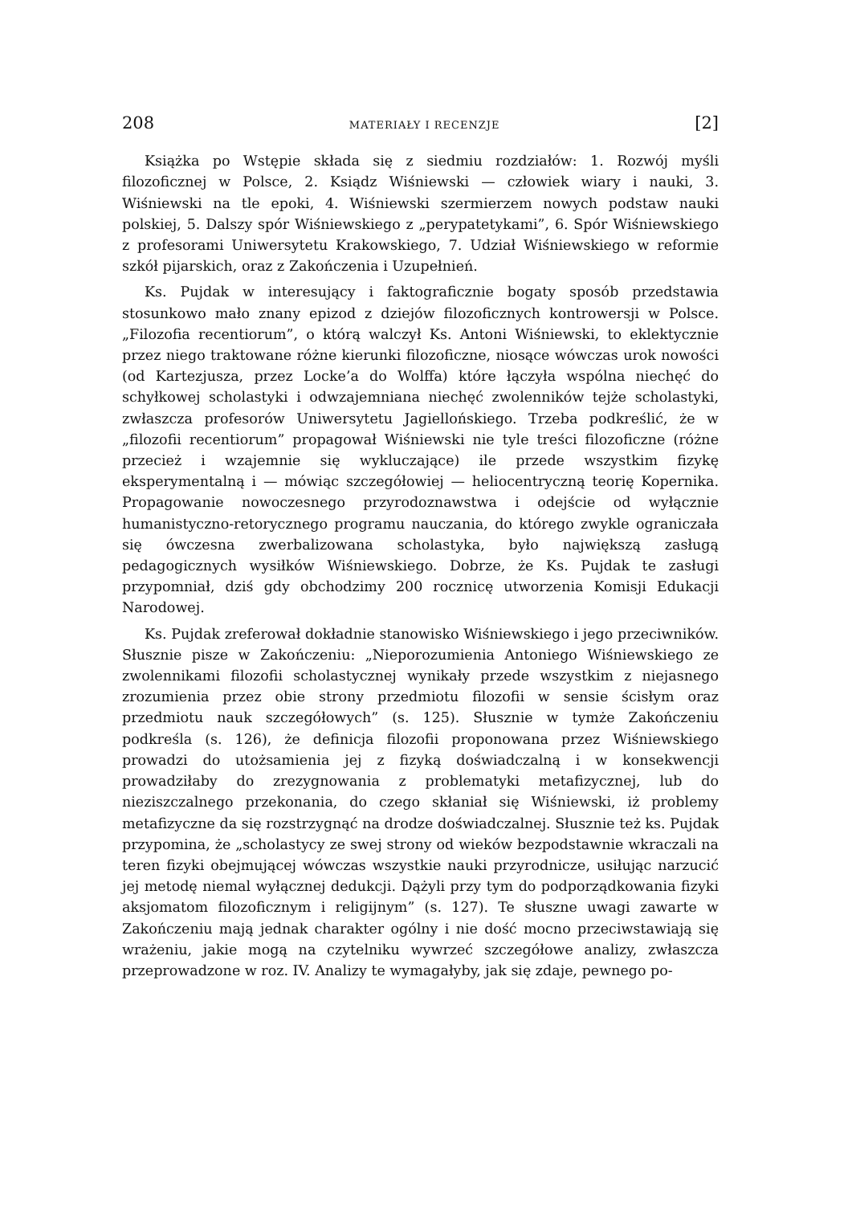208 MATERIAŁY I RECENZJE [2]
Książka po Wstępie składa się z siedmiu rozdziałów: 1. Rozwój myśli filozoficznej w Polsce, 2. Ksiądz Wiśniewski — człowiek wiary i nauki, 3. Wiśniewski na tle epoki, 4. Wiśniewski szermierzem nowych podstaw nauki polskiej, 5. Dalszy spór Wiśniewskiego z „perypatetykami”, 6. Spór Wiśniewskiego z profesorami Uniwersytetu Krakowskiego, 7. Udział Wiśniewskiego w reformie szkół pijarskich, oraz z Zakończenia i Uzupełnień.
Ks. Pujdak w interesujący i faktograficznie bogaty sposób przedstawia stosunkowo mało znany epizod z dziejów filozoficznych kontrowersji w Polsce. „Filozofia recentiorum”, o którą walczył Ks. Antoni Wiśniewski, to eklektycznie przez niego traktowane różne kierunki filozoficzne, niosące wówczas urok nowości (od Kartezjusza, przez Locke’a do Wolffa) które łączyła wspólna niechęć do schyłkowej scholastyki i odwzajemniana niechęć zwolenników tejże scholastyki, zwłaszcza profesorów Uniwersytetu Jagiellońskiego. Trzeba podkreślić, że w „filozofii recentiorum” propagował Wiśniewski nie tyle treści filozoficzne (różne przecież i wzajemnie się wykluczające) ile przede wszystkim fizykę eksperymentalną i — mówiąc szczegółowiej — heliocentryczną teorię Kopernika. Propagowanie nowoczesnego przyrodoznawstwa i odejście od wyłącznie humanistyczno-retorycznego programu nauczania, do którego zwykle ograniczała się ówczesna zwerbalizowana scholastyka, było największą zasługą pedagogicznych wysiłków Wiśniewskiego. Dobrze, że Ks. Pujdak te zasługi przypomniał, dziś gdy obchodzimy 200 rocznicę utworzenia Komisji Edukacji Narodowej.
Ks. Pujdak zreferował dokładnie stanowisko Wiśniewskiego i jego przeciwników. Słusznie pisze w Zakończeniu: „Nieporozumienia Antoniego Wiśniewskiego ze zwolennikami filozofii scholastycznej wynikały przede wszystkim z niejasnego zrozumienia przez obie strony przedmiotu filozofii w sensie ścisłym oraz przedmiotu nauk szczegółowych” (s. 125). Słusznie w tymże Zakończeniu podkreśla (s. 126), że definicja filozofii proponowana przez Wiśniewskiego prowadzi do utożsamienia jej z fizyką doświadczalną i w konsekwencji prowadziłaby do zrezygnowania z problematyki metafizycznej, lub do nieziszczalnego przekonania, do czego skłaniał się Wiśniewski, iż problemy metafizyczne da się rozstrzygnąć na drodze doświadczalnej. Słusznie też ks. Pujdak przypomina, że „scholastycy ze swej strony od wieków bezpodstawnie wkraczali na teren fizyki obejmującej wówczas wszystkie nauki przyrodnicze, usiłując narzucić jej metodę niemal wyłącznej dedukcji. Dążyli przy tym do podporządkowania fizyki aksjomatom filozoficznym i religijnym” (s. 127). Te słuszne uwagi zawarte w Zakończeniu mają jednak charakter ogólny i nie dość mocno przeciwstawiają się wrażeniu, jakie mogą na czytelniku wywrzeć szczegółowe analizy, zwłaszcza przeprowadzone w roz. IV. Analizy te wymagałyby, jak się zdaje, pewnego po-